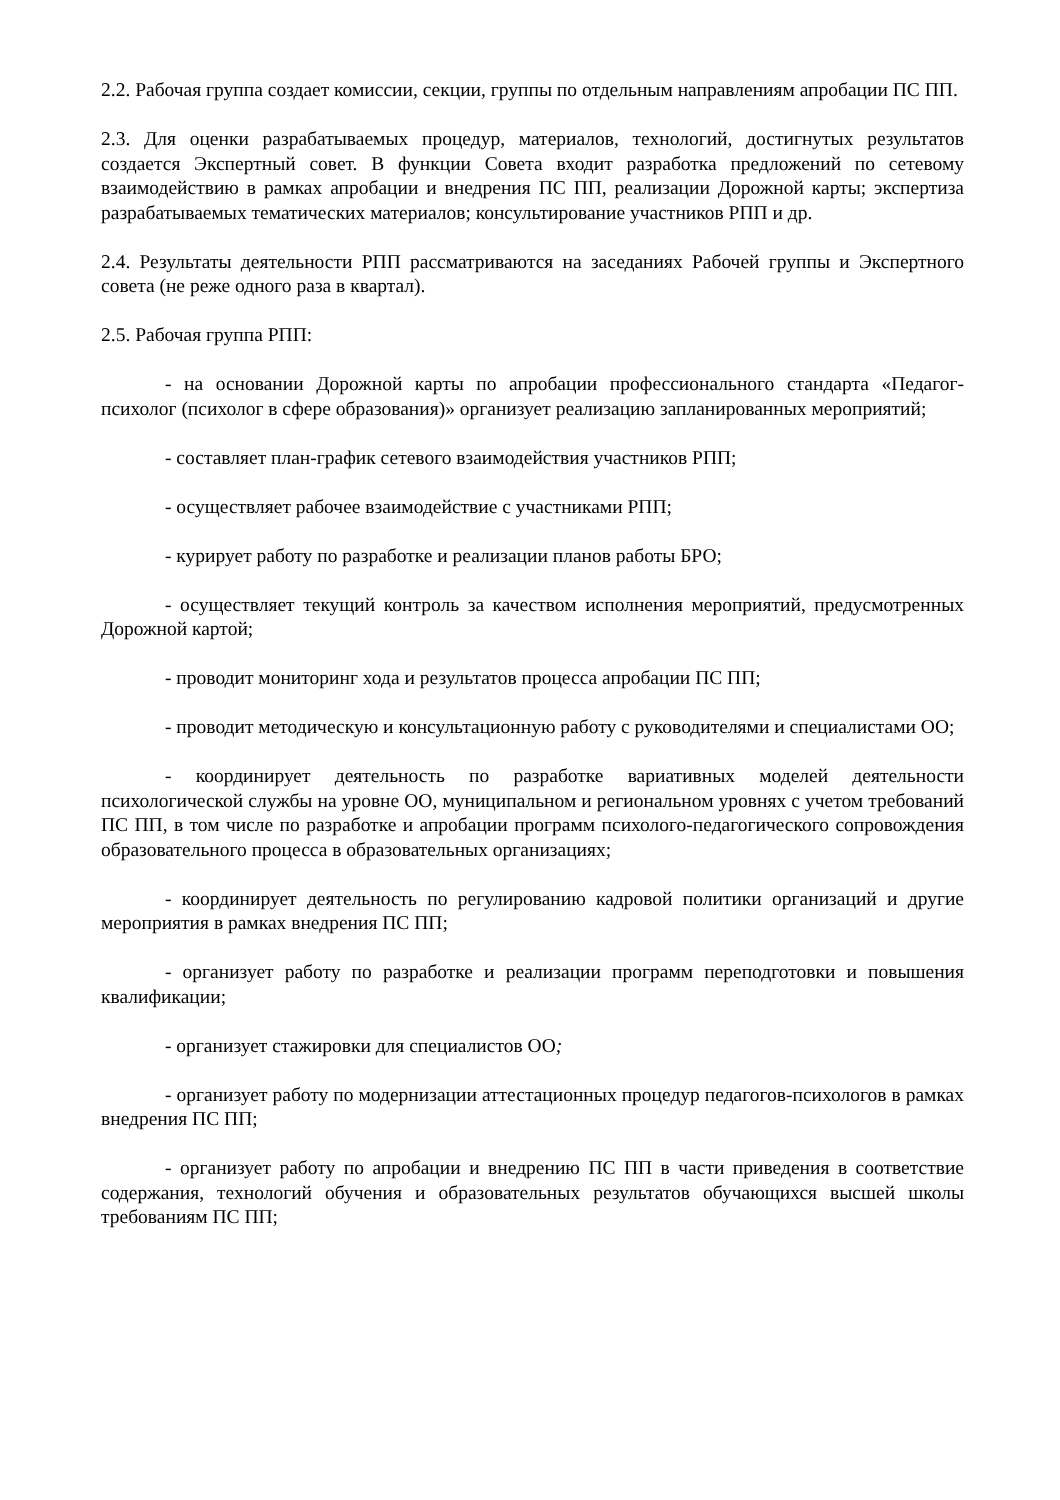2.2. Рабочая группа создает комиссии, секции, группы по отдельным направлениям апробации ПС ПП.
2.3. Для оценки разрабатываемых процедур, материалов, технологий, достигнутых результатов создается Экспертный совет. В функции Совета входит разработка предложений по сетевому взаимодействию в рамках апробации и внедрения ПС ПП, реализации Дорожной карты; экспертиза разрабатываемых тематических материалов; консультирование участников РПП и др.
2.4. Результаты деятельности РПП рассматриваются на заседаниях Рабочей группы и Экспертного совета (не реже одного раза в квартал).
2.5. Рабочая группа РПП:
- на основании Дорожной карты по апробации профессионального стандарта «Педагог-психолог (психолог в сфере образования)» организует реализацию запланированных мероприятий;
- составляет план-график сетевого взаимодействия участников РПП;
- осуществляет рабочее взаимодействие с участниками РПП;
- курирует работу по разработке и реализации планов работы БРО;
- осуществляет текущий контроль за качеством исполнения мероприятий, предусмотренных Дорожной картой;
- проводит мониторинг хода и результатов процесса апробации ПС ПП;
- проводит методическую и консультационную работу с руководителями и специалистами ОО;
- координирует деятельность по разработке вариативных моделей деятельности психологической службы на уровне ОО, муниципальном и региональном уровнях с учетом требований ПС ПП, в том числе по разработке и апробации программ психолого-педагогического сопровождения образовательного процесса в образовательных организациях;
- координирует деятельность по регулированию кадровой политики организаций и другие мероприятия в рамках внедрения ПС ПП;
- организует работу по разработке и реализации программ переподготовки и повышения квалификации;
- организует стажировки для специалистов ОО;
- организует работу по модернизации аттестационных процедур педагогов-психологов в рамках внедрения ПС ПП;
- организует работу по апробации и внедрению ПС ПП в части приведения в соответствие содержания, технологий обучения и образовательных результатов обучающихся высшей школы требованиям ПС ПП;